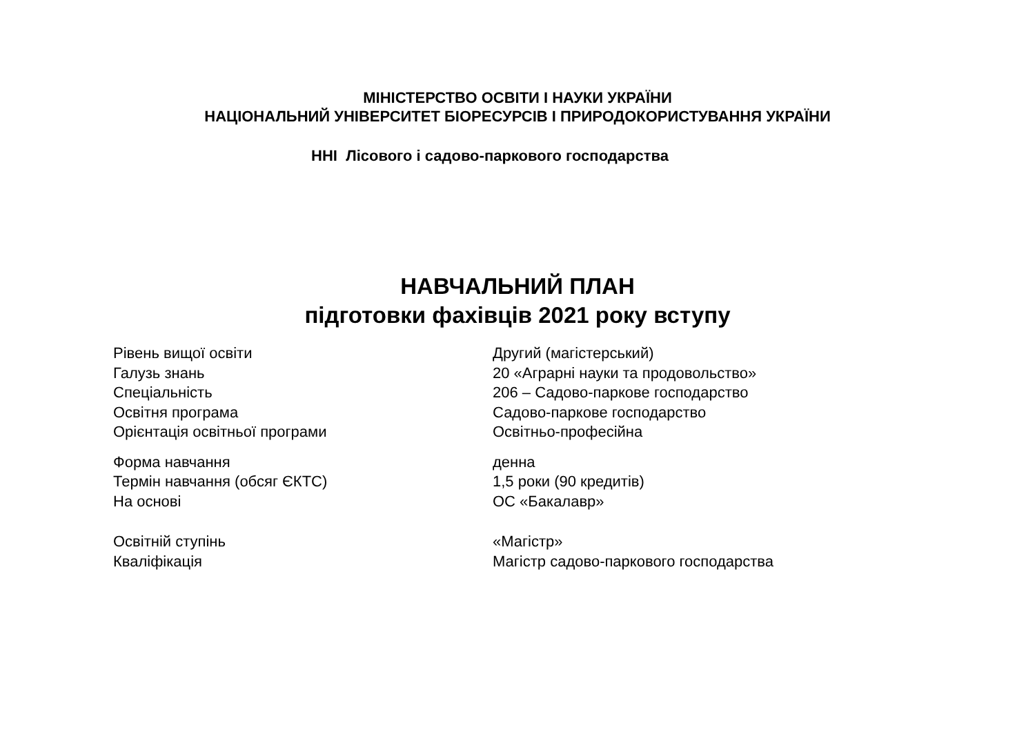МІНІСТЕРСТВО ОСВІТИ І НАУКИ УКРАЇНИ
НАЦІОНАЛЬНИЙ УНІВЕРСИТЕТ БІОРЕСУРСІВ І ПРИРОДОКОРИСТУВАННЯ УКРАЇНИ
ННІ Лісового і садово-паркового господарства
НАВЧАЛЬНИЙ ПЛАН
підготовки фахівців 2021 року вступу
Рівень вищої освіти Другий (магістерський)
Галузь знань 20 «Аграрні науки та продовольство»
Спеціальність 206 – Садово-паркове господарство
Освітня програма Садово-паркове господарство
Орієнтація освітньої програми Освітньо-професійна
Форма навчання денна
Термін навчання (обсяг ЄКТС) 1,5 роки (90 кредитів)
На основі ОС «Бакалавр»
Освітній ступінь «Магістр»
Кваліфікація Магістр садово-паркового господарства